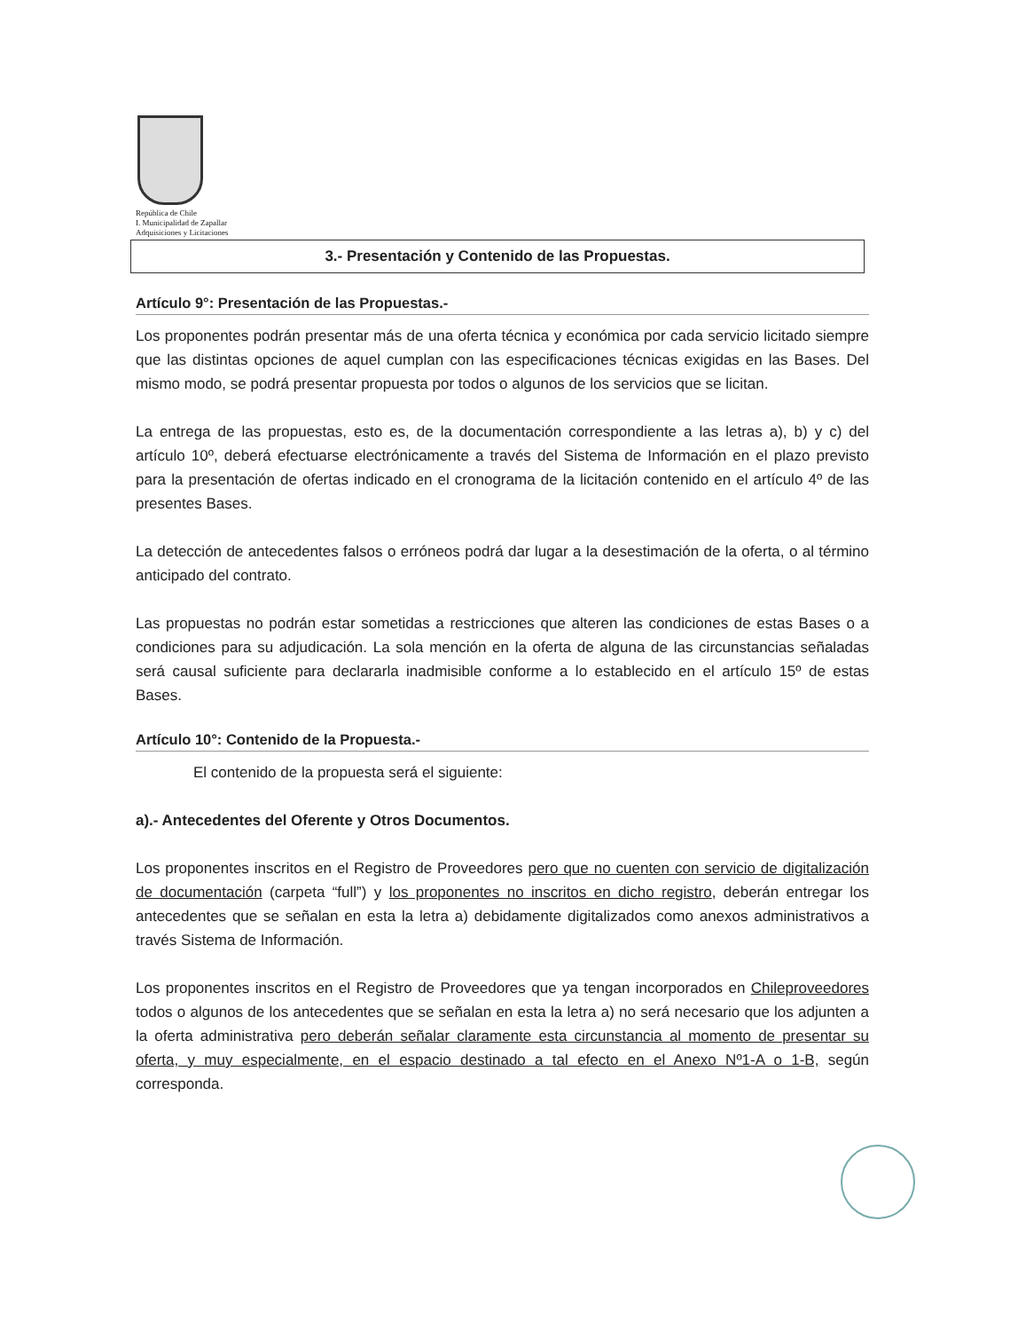República de Chile
I. Municipalidad de Zapallar
Adquisiciones y Licitaciones
3.- Presentación y Contenido de las Propuestas.
Artículo 9°: Presentación de las Propuestas.-
Los proponentes podrán presentar más de una oferta técnica y económica por cada servicio licitado siempre que las distintas opciones de aquel cumplan con las especificaciones técnicas exigidas en las Bases. Del mismo modo, se podrá presentar propuesta por todos o algunos de los servicios que se licitan.
La entrega de las propuestas, esto es, de la documentación correspondiente a las letras a), b) y c) del artículo 10º, deberá efectuarse electrónicamente a través del Sistema de Información en el plazo previsto para la presentación de ofertas indicado en el cronograma de la licitación contenido en el artículo 4º de las presentes Bases.
La detección de antecedentes falsos o erróneos podrá dar lugar a la desestimación de la oferta, o al término anticipado del contrato.
Las propuestas no podrán estar sometidas a restricciones que alteren las condiciones de estas Bases o a condiciones para su adjudicación. La sola mención en la oferta de alguna de las circunstancias señaladas será causal suficiente para declararla inadmisible conforme a lo establecido en el artículo 15º de estas Bases.
Artículo 10°: Contenido de la Propuesta.-
El contenido de la propuesta será el siguiente:
a).- Antecedentes del Oferente y Otros Documentos.
Los proponentes inscritos en el Registro de Proveedores pero que no cuenten con servicio de digitalización de documentación (carpeta “full”) y los proponentes no inscritos en dicho registro, deberán entregar los antecedentes que se señalan en esta la letra a) debidamente digitalizados como anexos administrativos a través Sistema de Información.
Los proponentes inscritos en el Registro de Proveedores que ya tengan incorporados en Chileproveedores todos o algunos de los antecedentes que se señalan en esta la letra a) no será necesario que los adjunten a la oferta administrativa pero deberán señalar claramente esta circunstancia al momento de presentar su oferta, y muy especialmente, en el espacio destinado a tal efecto en el Anexo Nº1-A o 1-B, según corresponda.